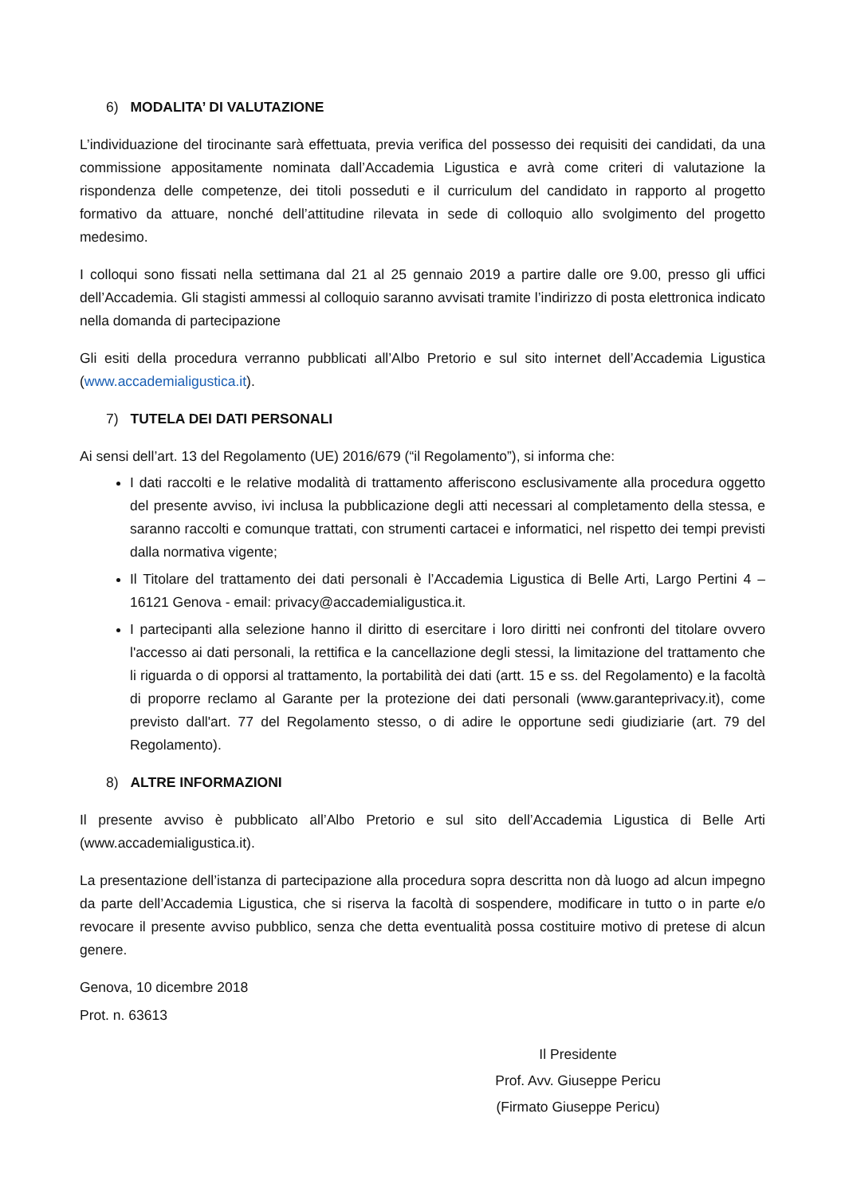6) MODALITA’ DI VALUTAZIONE
L’individuazione del tirocinante sarà effettuata, previa verifica del possesso dei requisiti dei candidati, da una commissione appositamente nominata dall’Accademia Ligustica e avrà come criteri di valutazione la rispondenza delle competenze, dei titoli posseduti e il curriculum del candidato in rapporto al progetto formativo da attuare, nonché dell’attitudine rilevata in sede di colloquio allo svolgimento del progetto medesimo.
I colloqui sono fissati nella settimana dal 21 al 25 gennaio 2019 a partire dalle ore 9.00, presso gli uffici dell’Accademia. Gli stagisti ammessi al colloquio saranno avvisati tramite l’indirizzo di posta elettronica indicato nella domanda di partecipazione
Gli esiti della procedura verranno pubblicati all’Albo Pretorio e sul sito internet dell’Accademia Ligustica (www.accademialigustica.it).
7) TUTELA DEI DATI PERSONALI
Ai sensi dell’art. 13 del Regolamento (UE) 2016/679 (“il Regolamento”), si informa che:
I dati raccolti e le relative modalità di trattamento afferiscono esclusivamente alla procedura oggetto del presente avviso, ivi inclusa la pubblicazione degli atti necessari al completamento della stessa, e saranno raccolti e comunque trattati, con strumenti cartacei e informatici, nel rispetto dei tempi previsti dalla normativa vigente;
Il Titolare del trattamento dei dati personali è l’Accademia Ligustica di Belle Arti, Largo Pertini 4 – 16121 Genova - email: privacy@accademialigustica.it.
I partecipanti alla selezione hanno il diritto di esercitare i loro diritti nei confronti del titolare ovvero l'accesso ai dati personali, la rettifica e la cancellazione degli stessi, la limitazione del trattamento che li riguarda o di opporsi al trattamento, la portabilità dei dati (artt. 15 e ss. del Regolamento) e la facoltà di proporre reclamo al Garante per la protezione dei dati personali (www.garanteprivacy.it), come previsto dall'art. 77 del Regolamento stesso, o di adire le opportune sedi giudiziarie (art. 79 del Regolamento).
8) ALTRE INFORMAZIONI
Il presente avviso è pubblicato all’Albo Pretorio e sul sito dell’Accademia Ligustica di Belle Arti (www.accademialigustica.it).
La presentazione dell’istanza di partecipazione alla procedura sopra descritta non dà luogo ad alcun impegno da parte dell’Accademia Ligustica, che si riserva la facoltà di sospendere, modificare in tutto o in parte e/o revocare il presente avviso pubblico, senza che detta eventualità possa costituire motivo di pretese di alcun genere.
Genova, 10 dicembre 2018
Prot. n. 63613
Il Presidente
Prof. Avv. Giuseppe Pericu
(Firmato Giuseppe Pericu)